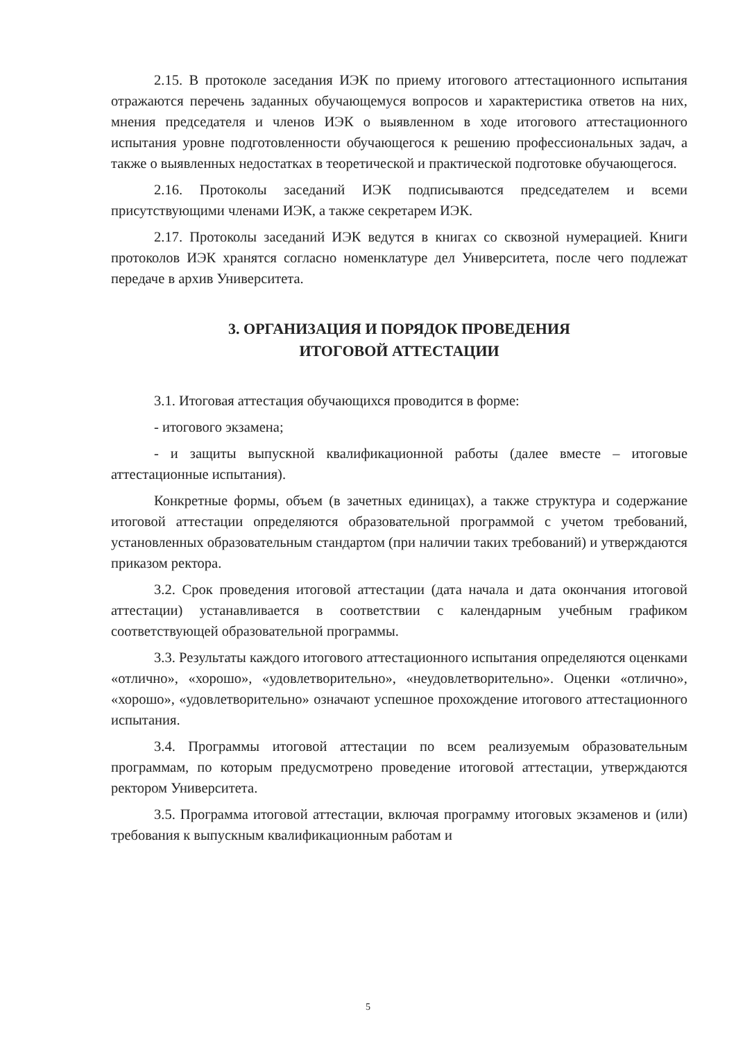2.15. В протоколе заседания ИЭК по приему итогового аттестационного испытания отражаются перечень заданных обучающемуся вопросов и характеристика ответов на них, мнения председателя и членов ИЭК о выявленном в ходе итогового аттестационного испытания уровне подготовленности обучающегося к решению профессиональных задач, а также о выявленных недостатках в теоретической и практической подготовке обучающегося.
2.16. Протоколы заседаний ИЭК подписываются председателем и всеми присутствующими членами ИЭК, а также секретарем ИЭК.
2.17. Протоколы заседаний ИЭК ведутся в книгах со сквозной нумерацией. Книги протоколов ИЭК хранятся согласно номенклатуре дел Университета, после чего подлежат передаче в архив Университета.
3. ОРГАНИЗАЦИЯ И ПОРЯДОК ПРОВЕДЕНИЯ
ИТОГОВОЙ АТТЕСТАЦИИ
3.1. Итоговая аттестация обучающихся проводится в форме:
- итогового экзамена;
- и защиты выпускной квалификационной работы (далее вместе – итоговые аттестационные испытания).
Конкретные формы, объем (в зачетных единицах), а также структура и содержание итоговой аттестации определяются образовательной программой с учетом требований, установленных образовательным стандартом (при наличии таких требований) и утверждаются приказом ректора.
3.2. Срок проведения итоговой аттестации (дата начала и дата окончания итоговой аттестации) устанавливается в соответствии с календарным учебным графиком соответствующей образовательной программы.
3.3. Результаты каждого итогового аттестационного испытания определяются оценками «отлично», «хорошо», «удовлетворительно», «неудовлетворительно». Оценки «отлично», «хорошо», «удовлетворительно» означают успешное прохождение итогового аттестационного испытания.
3.4. Программы итоговой аттестации по всем реализуемым образовательным программам, по которым предусмотрено проведение итоговой аттестации, утверждаются ректором Университета.
3.5. Программа итоговой аттестации, включая программу итоговых экзаменов и (или) требования к выпускным квалификационным работам и
5